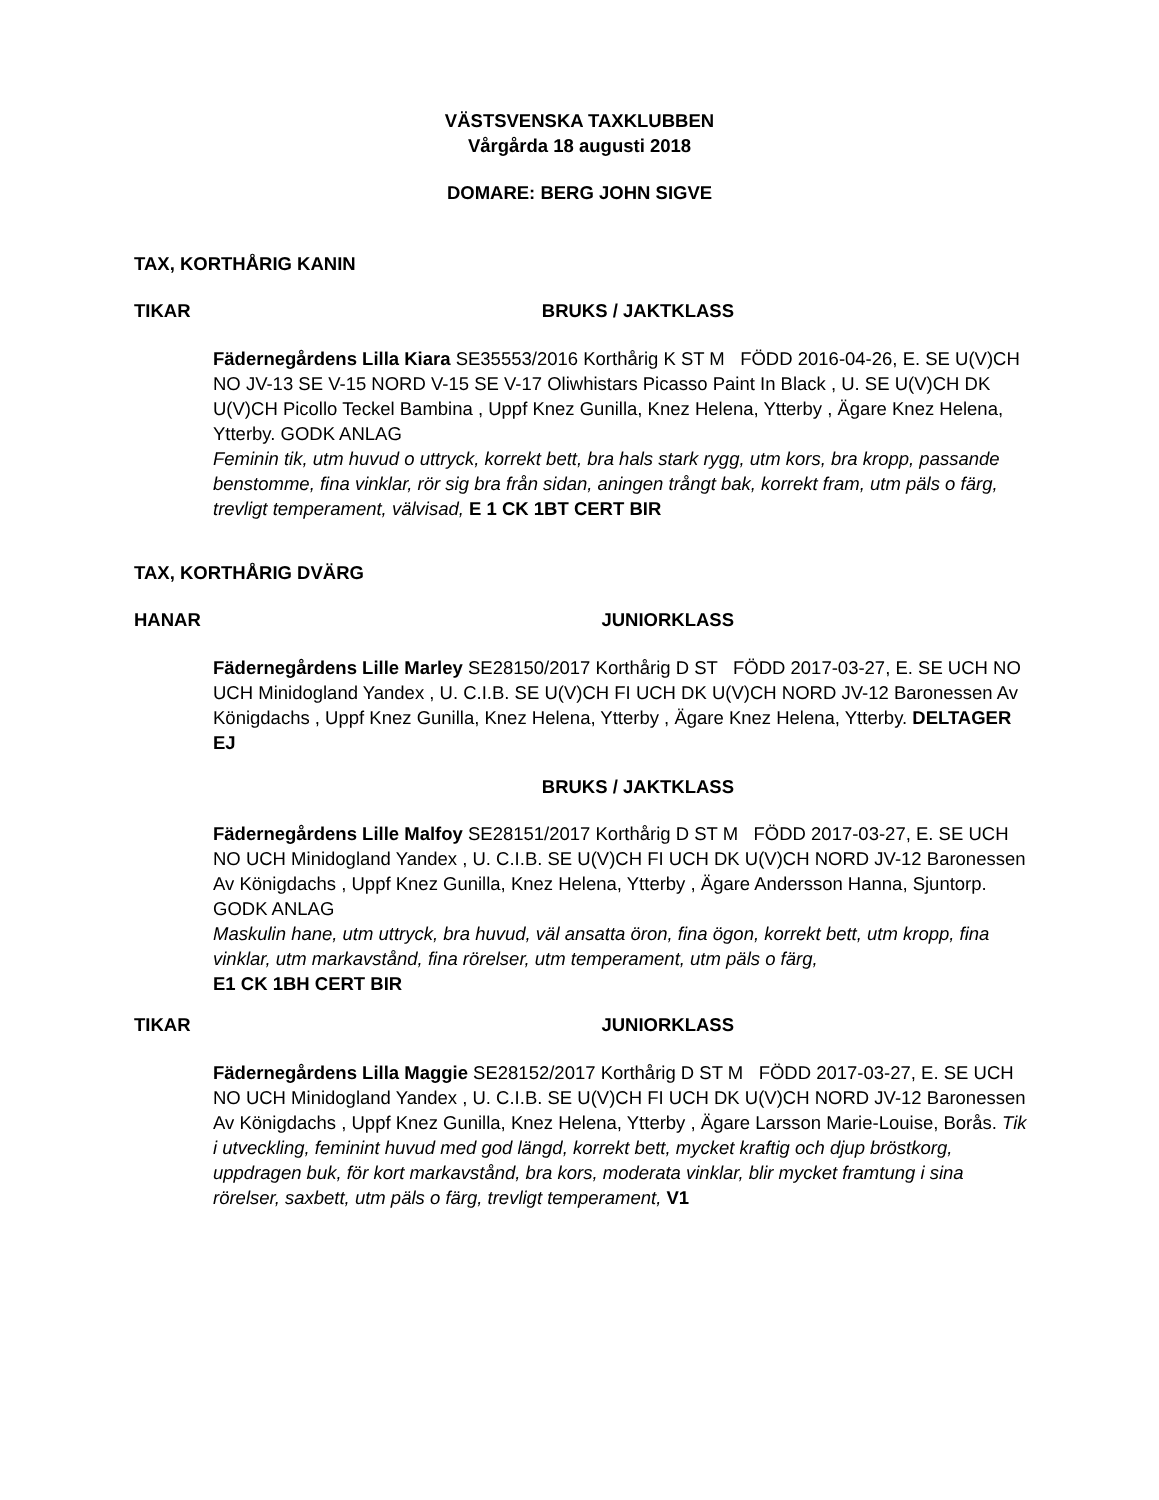VÄSTSVENSKA TAXKLUBBEN
Vårgårda 18 augusti 2018
DOMARE: BERG JOHN SIGVE
TAX, KORTHÅRIG KANIN
TIKAR BRUKS / JAKTKLASS
Fädernegårdens Lilla Kiara SE35553/2016 Korthårig K ST M FÖDD 2016-04-26, E. SE U(V)CH NO JV-13 SE V-15 NORD V-15 SE V-17 Oliwhistars Picasso Paint In Black , U. SE U(V)CH DK U(V)CH Picollo Teckel Bambina , Uppf Knez Gunilla, Knez Helena, Ytterby , Ägare Knez Helena, Ytterby. GODK ANLAG
Feminin tik, utm huvud o uttryck, korrekt bett, bra hals stark rygg, utm kors, bra kropp, passande benstomme, fina vinklar, rör sig bra från sidan, aningen trångt bak, korrekt fram, utm päls o färg, trevligt temperament, välvisad, E 1 CK 1BT CERT BIR
TAX, KORTHÅRIG DVÄRG
HANAR JUNIORKLASS
Fädernegårdens Lille Marley SE28150/2017 Korthårig D ST FÖDD 2017-03-27, E. SE UCH NO UCH Minidogland Yandex , U. C.I.B. SE U(V)CH FI UCH DK U(V)CH NORD JV-12 Baronessen Av Königdachs , Uppf Knez Gunilla, Knez Helena, Ytterby , Ägare Knez Helena, Ytterby. DELTAGER EJ
BRUKS / JAKTKLASS
Fädernegårdens Lille Malfoy SE28151/2017 Korthårig D ST M FÖDD 2017-03-27, E. SE UCH NO UCH Minidogland Yandex , U. C.I.B. SE U(V)CH FI UCH DK U(V)CH NORD JV-12 Baronessen Av Königdachs , Uppf Knez Gunilla, Knez Helena, Ytterby , Ägare Andersson Hanna, Sjuntorp. GODK ANLAG
Maskulin hane, utm uttryck, bra huvud, väl ansatta öron, fina ögon, korrekt bett, utm kropp, fina vinklar, utm markavstånd, fina rörelser, utm temperament, utm päls o färg,
E1 CK 1BH CERT BIR
TIKAR JUNIORKLASS
Fädernegårdens Lilla Maggie SE28152/2017 Korthårig D ST M FÖDD 2017-03-27, E. SE UCH NO UCH Minidogland Yandex , U. C.I.B. SE U(V)CH FI UCH DK U(V)CH NORD JV-12 Baronessen Av Königdachs , Uppf Knez Gunilla, Knez Helena, Ytterby , Ägare Larsson Marie-Louise, Borås. Tik i utveckling, feminint huvud med god längd, korrekt bett, mycket kraftig och djup bröstkorg, uppdragen buk, för kort markavstånd, bra kors, moderata vinklar, blir mycket framtung i sina rörelser, saxbett, utm päls o färg, trevligt temperament, V1